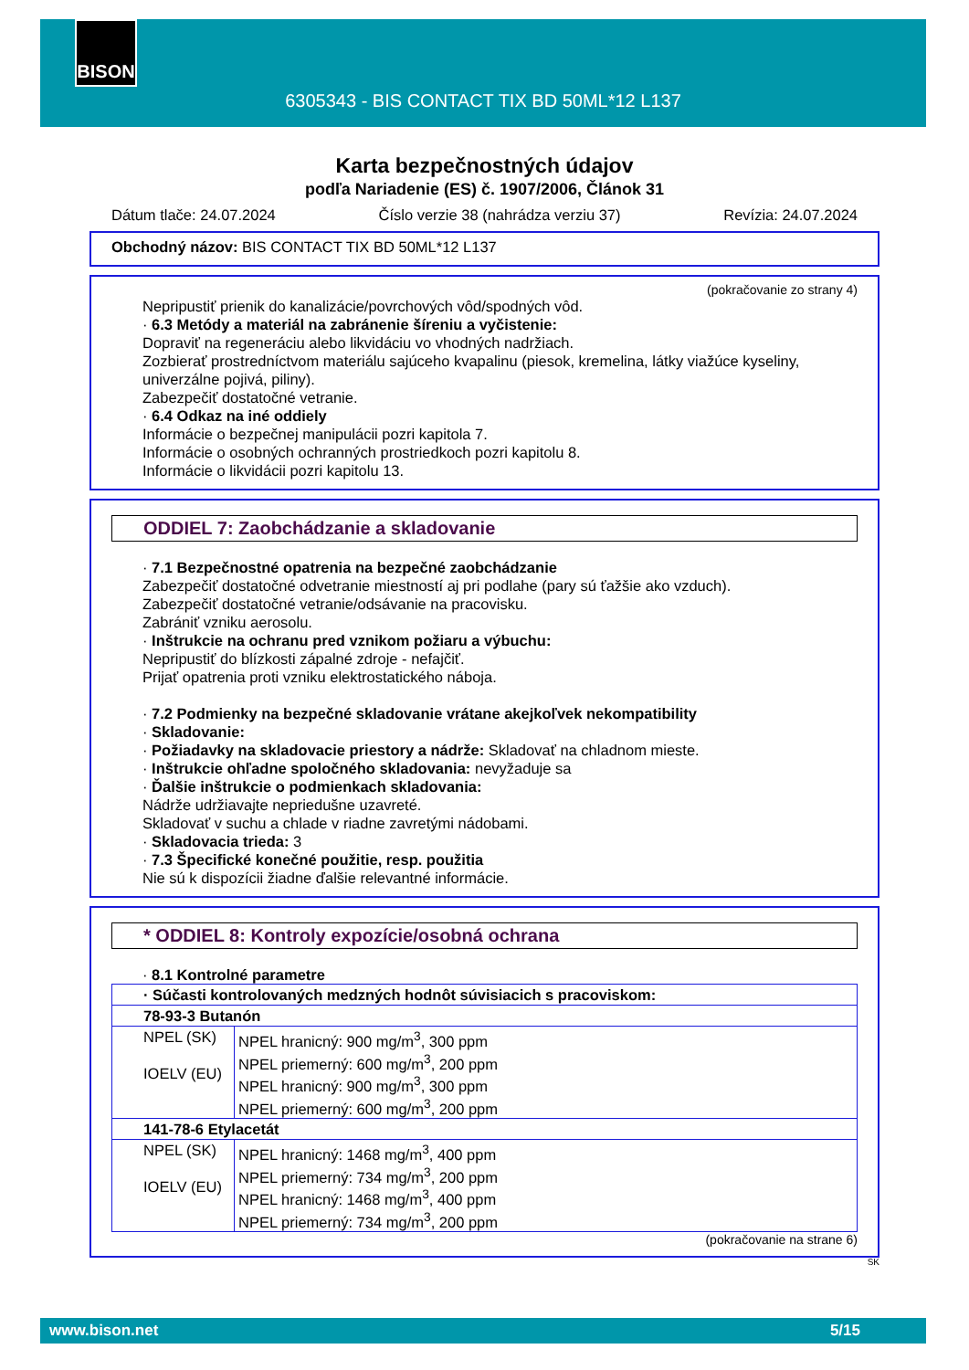BISON
6305343 - BIS CONTACT TIX BD 50ML*12 L137
Karta bezpečnostných údajov
podľa Nariadenie (ES) č. 1907/2006, Článok 31
Dátum tlače: 24.07.2024 Číslo verzie 38 (nahrádza verziu 37) Revízia: 24.07.2024
Obchodný názov: BIS CONTACT TIX BD 50ML*12 L137
(pokračovanie zo strany 4)
Nepripustiť prienik do kanalizácie/povrchových vôd/spodných vôd.
· 6.3 Metódy a materiál na zabránenie šíreniu a vyčistenie:
Dopraviť na regeneráciu alebo likvidáciu vo vhodných nadržiach.
Zozbierať prostredníctvom materiálu sajúceho kvapalinu (piesok, kremelina, látky viažúce kyseliny, univerzálne pojivá, piliny).
Zabezpečiť dostatočné vetranie.
· 6.4 Odkaz na iné oddiely
Informácie o bezpečnej manipulácii pozri kapitola 7.
Informácie o osobných ochranných prostriedkoch pozri kapitolu 8.
Informácie o likvidácii pozri kapitolu 13.
ODDIEL 7: Zaobchádzanie a skladovanie
· 7.1 Bezpečnostné opatrenia na bezpečné zaobchádzanie
Zabezpečiť dostatočné odvetranie miestností aj pri podlahe (pary sú ťažšie ako vzduch).
Zabezpečiť dostatočné vetranie/odsávanie na pracovisku.
Zabrániť vzniku aerosolu.
· Inštrukcie na ochranu pred vznikom požiaru a výbuchu:
Nepripustiť do blízkosti zápalné zdroje - nefajčiť.
Prijať opatrenia proti vzniku elektrostatického náboja.
· 7.2 Podmienky na bezpečné skladovanie vrátane akejkoľvek nekompatibility
· Skladovanie:
· Požiadavky na skladovacie priestory a nádrže: Skladovať na chladnom mieste.
· Inštrukcie ohľadne spoločného skladovania: nevyžaduje sa
· Ďalšie inštrukcie o podmienkach skladovania:
Nádrže udržiavajte nepriedušne uzavreté.
Skladovať v suchu a chlade v riadne zavretými nádobami.
· Skladovacia trieda: 3
· 7.3 Špecifické konečné použitie, resp. použitia
Nie sú k dispozícii žiadne ďalšie relevantné informácie.
* ODDIEL 8: Kontroly expozície/osobná ochrana
· 8.1 Kontrolné parametre
| · Súčasti kontrolovaných medzných hodnôt súvisiacich s pracoviskom: | |
| 78-93-3 Butanón | |
| NPEL (SK) IOELV (EU) | NPEL hranicný: 900 mg/m<sup>3</sup>, 300 ppm NPEL priemerný: 600 mg/m<sup>3</sup>, 200 ppm NPEL hranicný: 900 mg/m<sup>3</sup>, 300 ppm NPEL priemerný: 600 mg/m<sup>3</sup>, 200 ppm |
| 141-78-6 Etylacetát | |
| NPEL (SK) IOELV (EU) | NPEL hranicný: 1468 mg/m<sup>3</sup>, 400 ppm NPEL priemerný: 734 mg/m<sup>3</sup>, 200 ppm NPEL hranicný: 1468 mg/m<sup>3</sup>, 400 ppm NPEL priemerný: 734 mg/m<sup>3</sup>, 200 ppm |
(pokračovanie na strane 6)
SK
www.bison.net 5/15